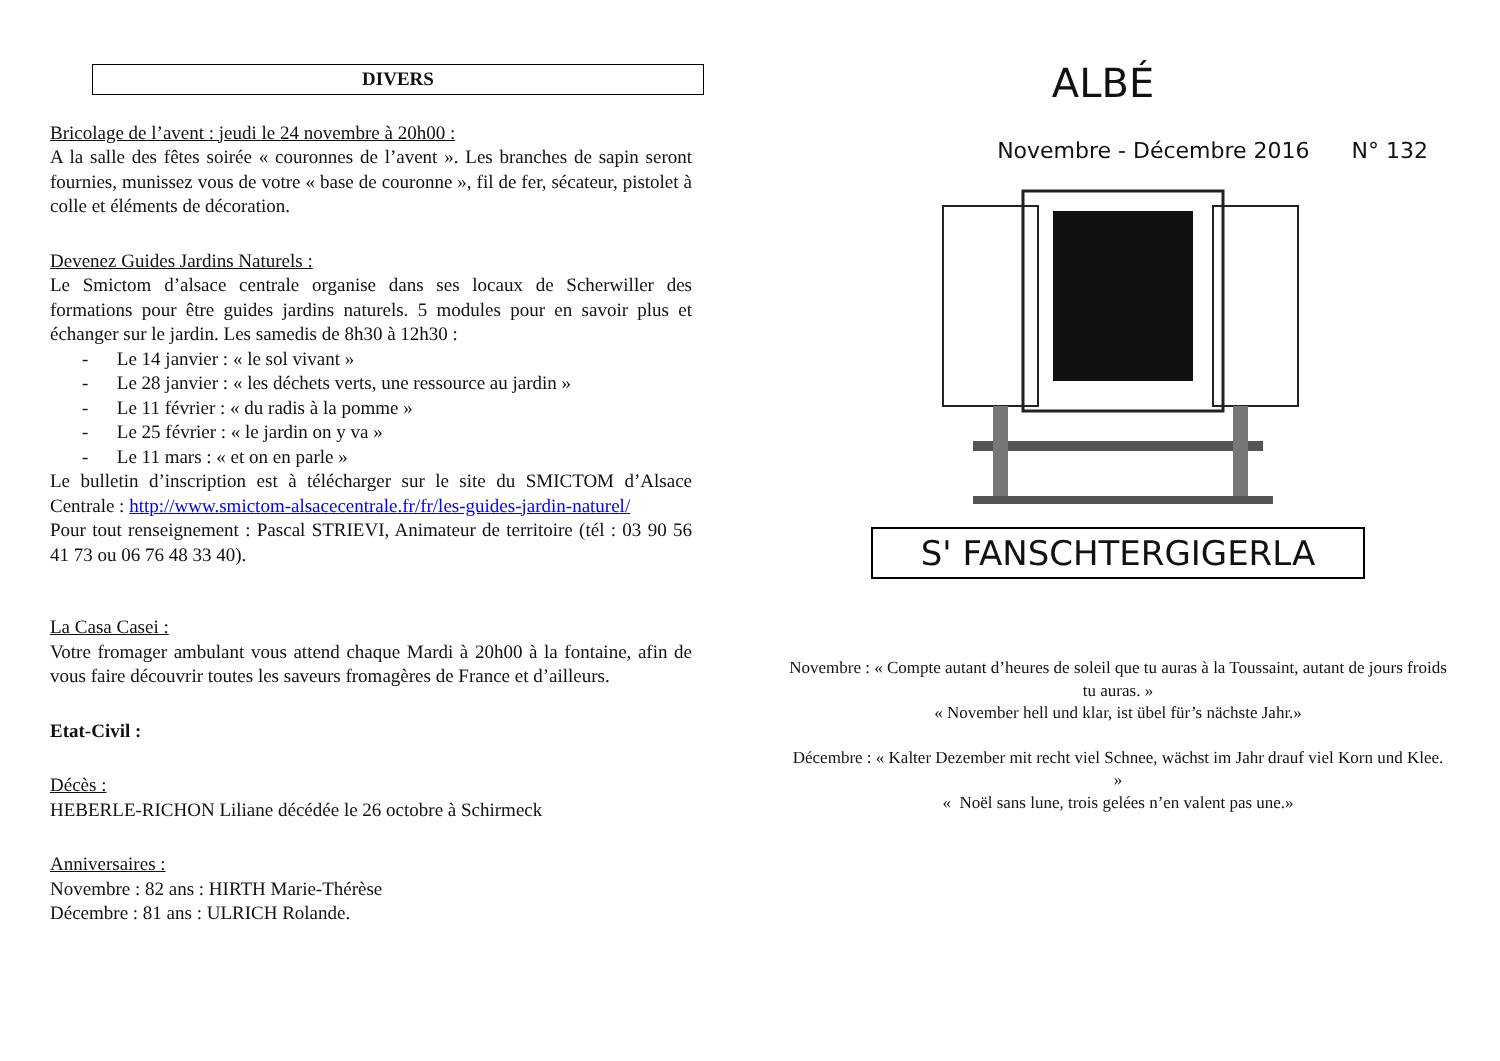DIVERS
Bricolage de l’avent : jeudi le 24 novembre à 20h00 :
A la salle des fêtes soirée « couronnes de l’avent ». Les branches de sapin seront fournies, munissez vous de votre « base de couronne », fil de fer, sécateur, pistolet à colle et éléments de décoration.
Devenez Guides Jardins Naturels :
Le Smictom d’alsace centrale organise dans ses locaux de Scherwiller des formations pour être guides jardins naturels. 5 modules pour en savoir plus et échanger sur le jardin. Les samedis de 8h30 à 12h30 :
- Le 14 janvier : « le sol vivant »
- Le 28 janvier : « les déchets verts, une ressource au jardin »
- Le 11 février : « du radis à la pomme »
- Le 25 février : « le jardin on y va »
- Le 11 mars : « et on en parle »
Le bulletin d’inscription est à télécharger sur le site du SMICTOM d’Alsace Centrale : http://www.smictom-alsacecentrale.fr/fr/les-guides-jardin-naturel/
Pour tout renseignement : Pascal STRIEVI, Animateur de territoire (tél : 03 90 56 41 73 ou 06 76 48 33 40).
La Casa Casei :
Votre fromager ambulant vous attend chaque Mardi à 20h00 à la fontaine, afin de vous faire découvrir toutes les saveurs fromagères de France et d’ailleurs.
Etat-Civil :
Décès :
HEBERLE-RICHON Liliane décédée le 26 octobre à Schirmeck
Anniversaires :
Novembre : 82 ans : HIRTH Marie-Thérèse
Décembre : 81 ans : ULRICH Rolande.
ALBÉ
Novembre - Décembre 2016 N° 132
S' FANSCHTERGIGERLA
Novembre : « Compte autant d’heures de soleil que tu auras à la Toussaint, autant de jours froids tu auras. »
« November hell und klar, ist übel für’s nächste Jahr.»
Décembre : « Kalter Dezember mit recht viel Schnee, wächst im Jahr drauf viel Korn und Klee. »
« Noël sans lune, trois gelées n’en valent pas une.»